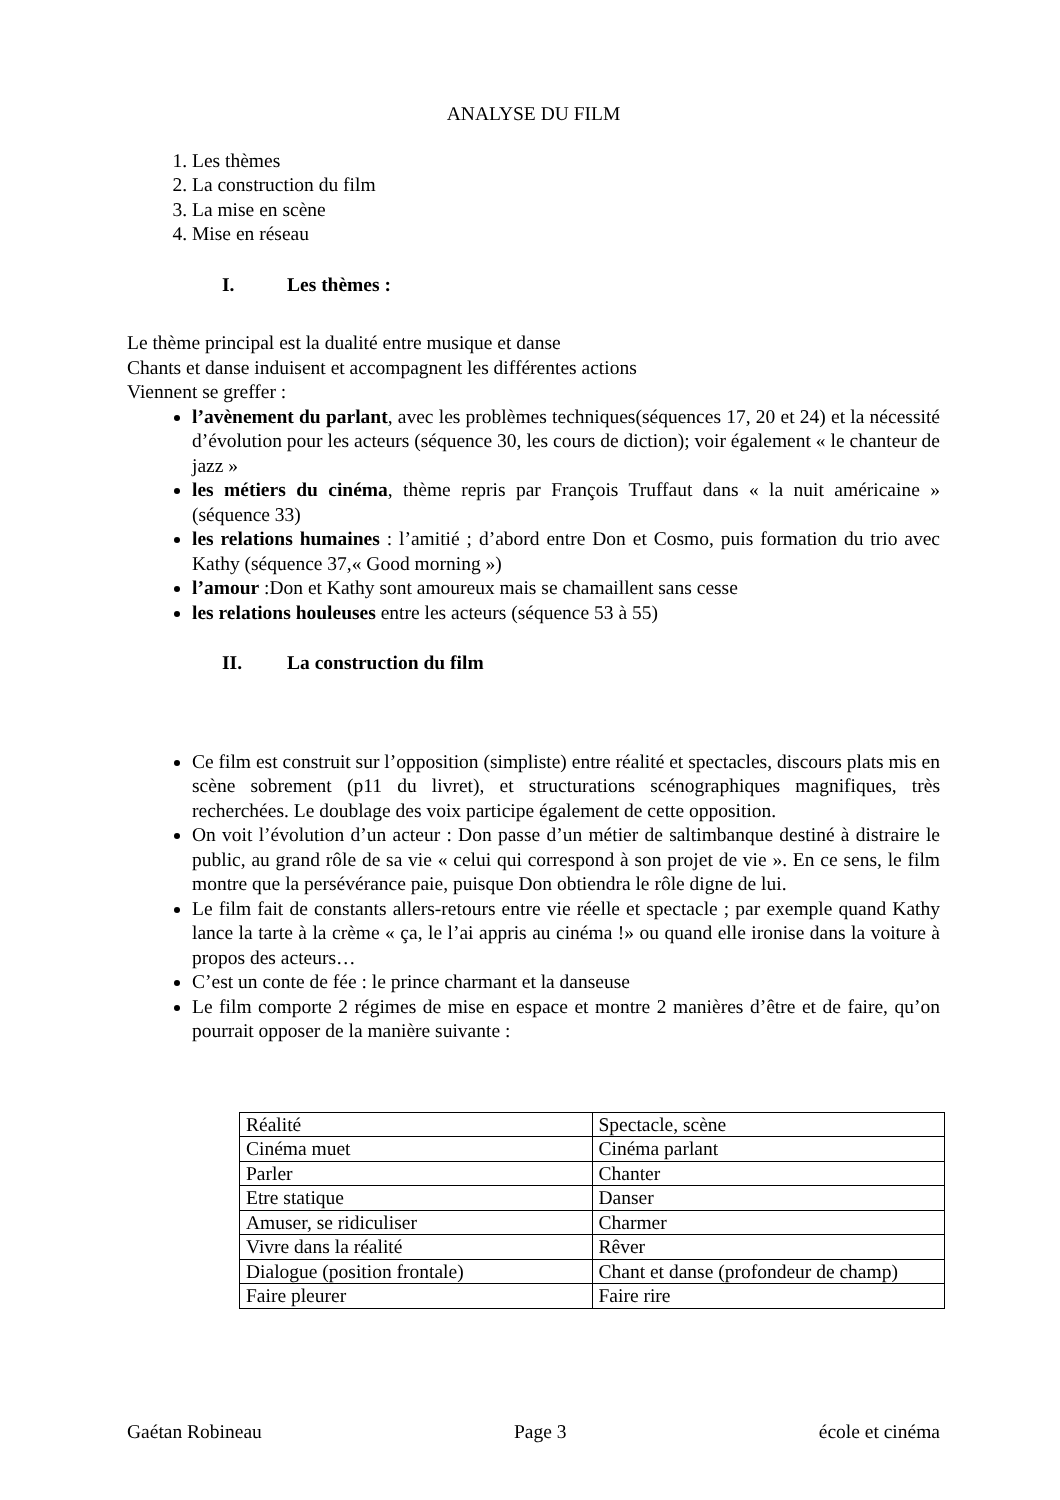ANALYSE DU FILM
1. Les thèmes
2. La construction du film
3. La mise en scène
4. Mise en réseau
I. Les thèmes :
Le thème principal est la dualité entre musique et danse
Chants et danse induisent et accompagnent les différentes actions
Viennent se greffer :
l’avènement du parlant, avec les problèmes techniques(séquences 17, 20 et 24) et la nécessité d’évolution pour les acteurs (séquence 30, les cours de diction); voir également « le chanteur de jazz »
les métiers du cinéma, thème repris par François Truffaut dans « la nuit américaine » (séquence 33)
les relations humaines : l’amitié ; d’abord entre Don et Cosmo, puis formation du trio avec Kathy (séquence 37,« Good morning »)
l’amour :Don et Kathy sont amoureux mais se chamaillent sans cesse
les relations houleuses entre les acteurs (séquence 53 à 55)
II. La construction du film
Ce film est construit sur l’opposition (simpliste) entre réalité et spectacles, discours plats mis en scène sobrement (p11 du livret), et structurations scénographiques magnifiques, très recherchées. Le doublage des voix participe également de cette opposition.
On voit l’évolution d’un acteur : Don passe d’un métier de saltimbanque destiné à distraire le public, au grand rôle de sa vie « celui qui correspond à son projet de vie ». En ce sens, le film montre que la persévérance paie, puisque Don obtiendra le rôle digne de lui.
Le film fait de constants allers-retours entre vie réelle et spectacle ; par exemple quand Kathy lance la tarte à la crème « ça, le l’ai appris au cinéma !» ou quand elle ironise dans la voiture à propos des acteurs…
C’est un conte de fée : le prince charmant et la danseuse
Le film comporte 2 régimes de mise en espace et montre 2 manières d’être et de faire, qu’on pourrait opposer de la manière suivante :
| Réalité | Spectacle, scène |
| Cinéma muet | Cinéma parlant |
| Parler | Chanter |
| Etre statique | Danser |
| Amuser, se ridiculiser | Charmer |
| Vivre dans la réalité | Rêver |
| Dialogue (position frontale) | Chant et danse (profondeur de champ) |
| Faire pleurer | Faire rire |
Gaétan Robineau Page 3 école et cinéma